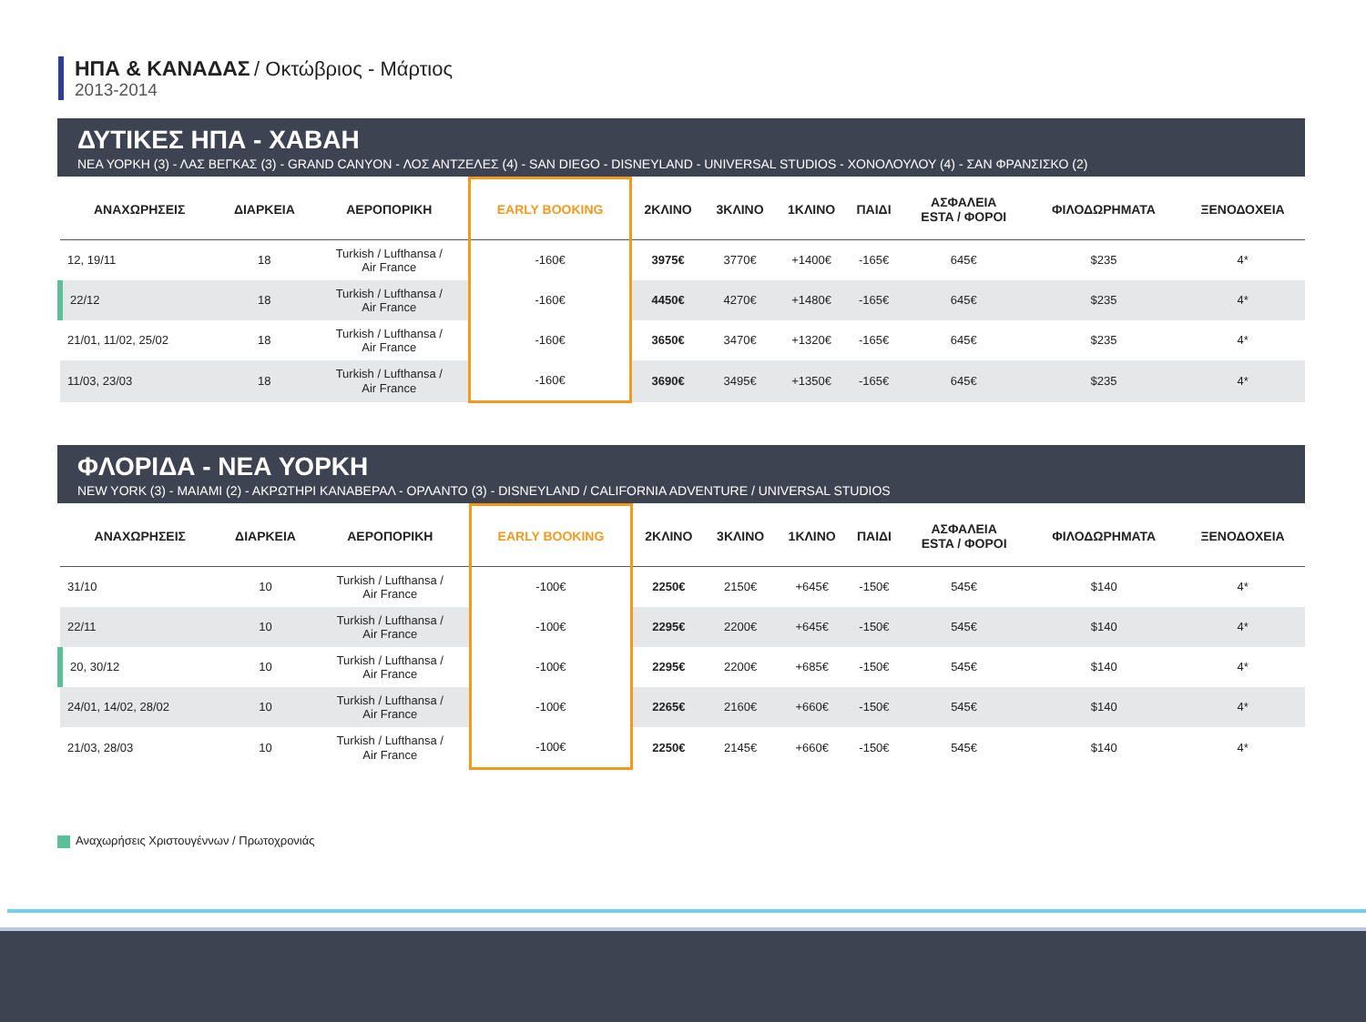ΗΠΑ & ΚΑΝΑΔΑΣ / Οκτώβριος - Μάρτιος
2013-2014
ΔΥΤΙΚΕΣ ΗΠΑ - ΧΑΒΑΗ
ΝΕΑ ΥΟΡΚΗ (3) - ΛΑΣ ΒΕΓΚΑΣ (3) - GRAND CANYON - ΛΟΣ ΑΝΤΖΕΛΕΣ (4) - SAN DIEGO - DISNEYLAND - UNIVERSAL STUDIOS - ΧΟΝΟΛΟΥΛΟΥ (4) - ΣΑΝ ΦΡΑΝΣΙΣΚΟ (2)
| ΑΝΑΧΩΡΗΣΕΙΣ | ΔΙΑΡΚΕΙΑ | ΑΕΡΟΠΟΡΙΚΗ | EARLY BOOKING | 2ΚΛΙΝΟ | 3ΚΛΙΝΟ | 1ΚΛΙΝΟ | ΠΑΙΔΙ | ΑΣΦΑΛΕΙΑ ESTA / ΦΟΡΟΙ | ΦΙΛΟΔΩΡΗΜΑΤΑ | ΞΕΝΟΔΟΧΕΙΑ |
| --- | --- | --- | --- | --- | --- | --- | --- | --- | --- | --- |
| 12, 19/11 | 18 | Turkish / Lufthansa / Air France | -160€ | 3975€ | 3770€ | +1400€ | -165€ | 645€ | $235 | 4* |
| 22/12 | 18 | Turkish / Lufthansa / Air France | -160€ | 4450€ | 4270€ | +1480€ | -165€ | 645€ | $235 | 4* |
| 21/01, 11/02, 25/02 | 18 | Turkish / Lufthansa / Air France | -160€ | 3650€ | 3470€ | +1320€ | -165€ | 645€ | $235 | 4* |
| 11/03, 23/03 | 18 | Turkish / Lufthansa / Air France | -160€ | 3690€ | 3495€ | +1350€ | -165€ | 645€ | $235 | 4* |
ΦΛΟΡΙΔΑ - ΝΕΑ ΥΟΡΚΗ
NEW YORK (3) - ΜΑΙΑΜΙ (2) - ΑΚΡΩΤΗΡΙ ΚΑΝΑΒΕΡΑΛ - ΟΡΛΑΝΤΟ (3) - DISNEYLAND / CALIFORNIA ADVENTURE / UNIVERSAL STUDIOS
| ΑΝΑΧΩΡΗΣΕΙΣ | ΔΙΑΡΚΕΙΑ | ΑΕΡΟΠΟΡΙΚΗ | EARLY BOOKING | 2ΚΛΙΝΟ | 3ΚΛΙΝΟ | 1ΚΛΙΝΟ | ΠΑΙΔΙ | ΑΣΦΑΛΕΙΑ ESTA / ΦΟΡΟΙ | ΦΙΛΟΔΩΡΗΜΑΤΑ | ΞΕΝΟΔΟΧΕΙΑ |
| --- | --- | --- | --- | --- | --- | --- | --- | --- | --- | --- |
| 31/10 | 10 | Turkish / Lufthansa / Air France | -100€ | 2250€ | 2150€ | +645€ | -150€ | 545€ | $140 | 4* |
| 22/11 | 10 | Turkish / Lufthansa / Air France | -100€ | 2295€ | 2200€ | +645€ | -150€ | 545€ | $140 | 4* |
| 20, 30/12 | 10 | Turkish / Lufthansa / Air France | -100€ | 2295€ | 2200€ | +685€ | -150€ | 545€ | $140 | 4* |
| 24/01, 14/02, 28/02 | 10 | Turkish / Lufthansa / Air France | -100€ | 2265€ | 2160€ | +660€ | -150€ | 545€ | $140 | 4* |
| 21/03, 28/03 | 10 | Turkish / Lufthansa / Air France | -100€ | 2250€ | 2145€ | +660€ | -150€ | 545€ | $140 | 4* |
Αναχωρήσεις Χριστουγέννων / Πρωτοχρονιάς